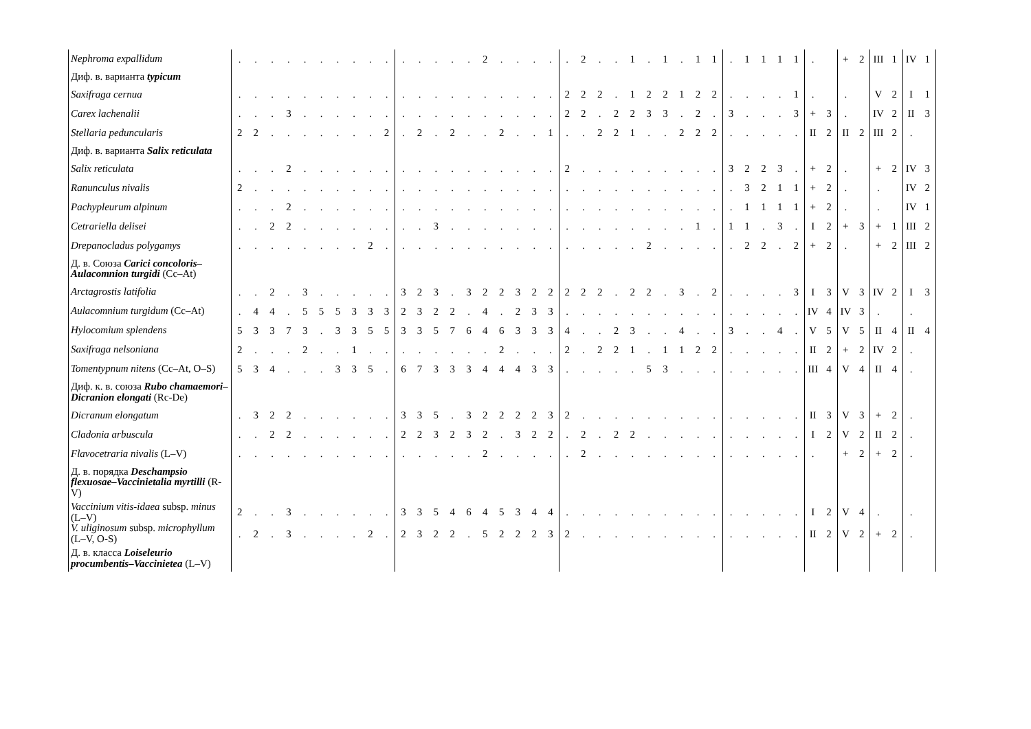| Nephroma expallidum | . | . | . | . | . | . | . | . | . | . | . | . | . | . | . | 2 | . | . | . | . | . | 2 | . | . | 1 | . | 1 | . | 1 | 1 | . | 1 | 1 | 1 | 1 | . | | + | 2 | III | 1 | IV | 1 |
| Диф. в. варианта typicum | | | | | | | | | | | | | | | | | | | | | | | | | | | | | | | | | | | | | | | | | | | |
| Saxifraga cernua | . | . | . | . | . | . | . | . | . | . | . | . | . | . | . | . | . | . | . | . | 2 | 2 | 2 | . | 1 | 2 | 2 | 1 | 2 | 2 | . | . | . | . | 1 | . | | . | | V | 2 | I | 1 |
| Carex lachenalii | . | . | . | 3 | . | . | . | . | . | . | . | . | . | . | . | . | . | . | . | . | 2 | 2 | . | 2 | 2 | 3 | 3 | . | 2 | . | 3 | . | . | . | 3 | + | 3 | . | | IV | 2 | II | 3 |
| Stellaria peduncularis | 2 | 2 | . | . | . | . | . | . | . | 2 | . | 2 | . | 2 | . | . | 2 | . | . | 1 | . | . | 2 | 2 | 1 | . | . | 2 | 2 | 2 | . | . | . | . | . | II | 2 | II | 2 | III | 2 | . | |
| Диф. в. варианта Salix reticulata | | | | | | | | | | | | | | | | | | | | | | | | | | | | | | | | | | | | | | | | | | | |
| Salix reticulata | . | . | . | 2 | . | . | . | . | . | . | . | . | . | . | . | . | . | . | . | . | 2 | . | . | . | . | . | . | . | . | . | 3 | 2 | 2 | 3 | . | + | 2 | . | | + | 2 | IV | 3 |
| Ranunculus nivalis | 2 | . | . | . | . | . | . | . | . | . | . | . | . | . | . | . | . | . | . | . | . | . | . | . | . | . | . | . | . | . | . | 3 | 2 | 1 | 1 | + | 2 | . | | . | | IV | 2 |
| Pachypleurum alpinum | . | . | . | 2 | . | . | . | . | . | . | . | . | . | . | . | . | . | . | . | . | . | . | . | . | . | . | . | . | . | . | . | 1 | 1 | 1 | 1 | + | 2 | . | | . | | IV | 1 |
| Cetrariella delisei | . | . | 2 | 2 | . | . | . | . | . | . | . | . | 3 | . | . | . | . | . | . | . | . | . | . | . | . | . | . | . | 1 | . | 1 | 1 | . | 3 | . | I | 2 | + | 3 | + | 1 | III | 2 |
| Drepanocladus polygamys | . | . | . | . | . | . | . | . | 2 | . | . | . | . | . | . | . | . | . | . | . | . | . | . | . | . | 2 | . | . | . | . | . | 2 | 2 | . | 2 | + | 2 | . | | + | 2 | III | 2 |
| Д. в. Союза Carici concoloris–Aulacomnion turgidi (Cc–At) | | | | | | | | | | | | | | | | | | | | | | | | | | | | | | | | | | | | | | | | | | | |
| Arctagrostis latifolia | . | . | 2 | . | 3 | . | . | . | . | . | 3 | 2 | 3 | . | 3 | 2 | 2 | 3 | 2 | 2 | 2 | 2 | 2 | . | 2 | 2 | . | 3 | . | 2 | . | . | . | . | 3 | I | 3 | V | 3 | IV | 2 | I | 3 |
| Aulacomnium turgidum (Cc–At) | . | 4 | 4 | . | 5 | 5 | 5 | 3 | 3 | 3 | 2 | 3 | 2 | 2 | . | 4 | . | 2 | 3 | 3 | . | . | . | . | . | . | . | . | . | . | . | . | . | . | . | IV | 4 | IV | 3 | . | | . | |
| Hylocomium splendens | 5 | 3 | 3 | 7 | 3 | . | 3 | 3 | 5 | 5 | 3 | 3 | 5 | 7 | 6 | 4 | 6 | 3 | 3 | 3 | 4 | . | . | 2 | 3 | . | . | 4 | . | . | 3 | . | . | 4 | . | V | 5 | V | 5 | II | 4 | II | 4 |
| Saxifraga nelsoniana | 2 | . | . | . | 2 | . | . | 1 | . | . | . | . | . | . | . | . | 2 | . | . | . | 2 | . | 2 | 2 | 1 | . | 1 | 1 | 2 | 2 | . | . | . | . | . | II | 2 | + | 2 | IV | 2 | . | |
| Tomentypnum nitens (Cc–At, O–S) | 5 | 3 | 4 | . | . | . | 3 | 3 | 5 | . | 6 | 7 | 3 | 3 | 3 | 4 | 4 | 4 | 3 | 3 | . | . | . | . | . | 5 | 3 | . | . | . | . | . | . | . | . | III | 4 | V | 4 | II | 4 | . | |
| Диф. к. в. союза Rubo chamaemori–Dicranion elongati (Rc-De) | | | | | | | | | | | | | | | | | | | | | | | | | | | | | | | | | | | | | | | | | | | |
| Dicranum elongatum | . | 3 | 2 | 2 | . | . | . | . | . | . | 3 | 3 | 5 | . | 3 | 2 | 2 | 2 | 2 | 3 | 2 | . | . | . | . | . | . | . | . | . | . | . | . | . | . | II | 3 | V | 3 | + | 2 | . | |
| Cladonia arbuscula | . | . | 2 | 2 | . | . | . | . | . | . | 2 | 2 | 3 | 2 | 3 | 2 | . | 3 | 2 | 2 | . | 2 | . | 2 | 2 | . | . | . | . | . | . | . | . | . | . | I | 2 | V | 2 | II | 2 | . | |
| Flavocetraria nivalis (L–V) | . | . | . | . | . | . | . | . | . | . | . | . | . | . | . | 2 | . | . | . | . | . | 2 | . | . | . | . | . | . | . | . | . | . | . | . | . | . | | + | 2 | + | 2 | . | |
| Д. в. порядка Deschampsio flexuosae–Vaccinietalia myrtilli (R-V) | | | | | | | | | | | | | | | | | | | | | | | | | | | | | | | | | | | | | | | | | | | |
| Vaccinium vitis-idaea subsp. minus (L–V) | 2 | . | . | 3 | . | . | . | . | . | . | 3 | 3 | 5 | 4 | 6 | 4 | 5 | 3 | 4 | 4 | . | . | . | . | . | . | . | . | . | . | . | . | . | . | . | I | 2 | V | 4 | . | | . | |
| V. uliginosum subsp. microphyllum (L–V, O-S) | . | 2 | . | 3 | . | . | . | . | 2 | . | 2 | 3 | 2 | 2 | . | 5 | 2 | 2 | 2 | 3 | 2 | . | . | . | . | . | . | . | . | . | . | . | . | . | . | II | 2 | V | 2 | + | 2 | . | |
| Д. в. класса Loiseleurio procumbentis–Vaccinietea (L–V) | | | | | | | | | | | | | | | | | | | | | | | | | | | | | | | | | | | | | | | | | | | |